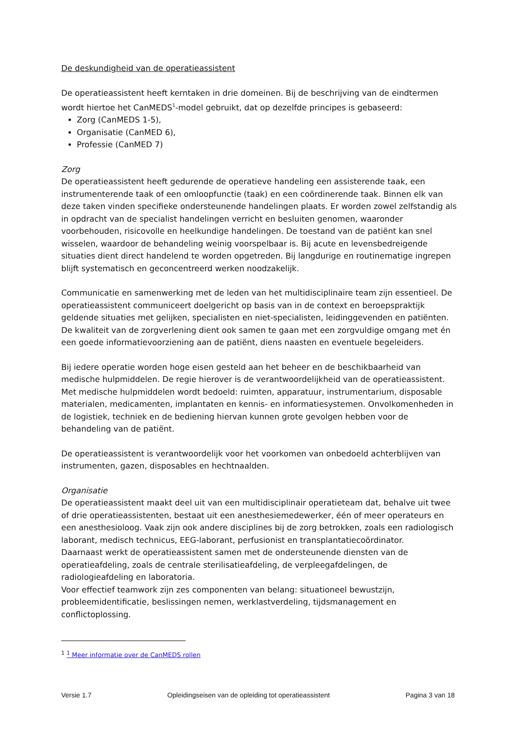De deskundigheid van de operatieassistent
De operatieassistent heeft kerntaken in drie domeinen. Bij de beschrijving van de eindtermen wordt hiertoe het CanMEDS<sup>1</sup>-model gebruikt, dat op dezelfde principes is gebaseerd:
Zorg (CanMEDS 1-5),
Organisatie (CanMED 6),
Professie (CanMED 7)
Zorg
De operatieassistent heeft gedurende de operatieve handeling een assisterende taak, een instrumenterende taak of een omloopfunctie (taak) en een coördinerende taak. Binnen elk van deze taken vinden specifieke ondersteunende handelingen plaats. Er worden zowel zelfstandig als in opdracht van de specialist handelingen verricht en besluiten genomen, waaronder voorbehouden, risicovolle en heelkundige handelingen. De toestand van de patiënt kan snel wisselen, waardoor de behandeling weinig voorspelbaar is. Bij acute en levensbedreigende situaties dient direct handelend te worden opgetreden. Bij langdurige en routinematige ingrepen blijft systematisch en geconcentreerd werken noodzakelijk.
Communicatie en samenwerking met de leden van het multidisciplinaire team zijn essentieel. De operatieassistent communiceert doelgericht op basis van in de context en beroepspraktijk geldende situaties met gelijken, specialisten en niet-specialisten, leidinggevenden en patiënten. De kwaliteit van de zorgverlening dient ook samen te gaan met een zorgvuldige omgang met én een goede informatievoorziening aan de patiënt, diens naasten en eventuele begeleiders.
Bij iedere operatie worden hoge eisen gesteld aan het beheer en de beschikbaarheid van medische hulpmiddelen. De regie hierover is de verantwoordelijkheid van de operatieassistent. Met medische hulpmiddelen wordt bedoeld: ruimten, apparatuur, instrumentarium, disposable materialen, medicamenten, implantaten en kennis- en informatiesystemen. Onvolkomenheden in de logistiek, techniek en de bediening hiervan kunnen grote gevolgen hebben voor de behandeling van de patiënt.
De operatieassistent is verantwoordelijk voor het voorkomen van onbedoeld achterblijven van instrumenten, gazen, disposables en hechtnaalden.
Organisatie
De operatieassistent maakt deel uit van een multidisciplinair operatieteam dat, behalve uit twee of drie operatieassistenten, bestaat uit een anesthesiemedewerker, één of meer operateurs en een anesthesioloog. Vaak zijn ook andere disciplines bij de zorg betrokken, zoals een radiologisch laborant, medisch technicus, EEG-laborant, perfusionist en transplantatiecoördinator.
Daarnaast werkt de operatieassistent samen met de ondersteunende diensten van de operatieafdeling, zoals de centrale sterilisatieafdeling, de verpleegafdelingen, de radiologieafdeling en laboratoria.
Voor effectief teamwork zijn zes componenten van belang: situationeel bewustzijn, probleemidentificatie, beslissingen nemen, werklastverdeling, tijdsmanagement en conflictoplossing.
<sup>1</sup> <sup>1</sup> Meer informatie over de CanMEDS rollen
Versie 1.7 Opleidingseisen van de opleiding tot operatieassistent Pagina 3 van 18